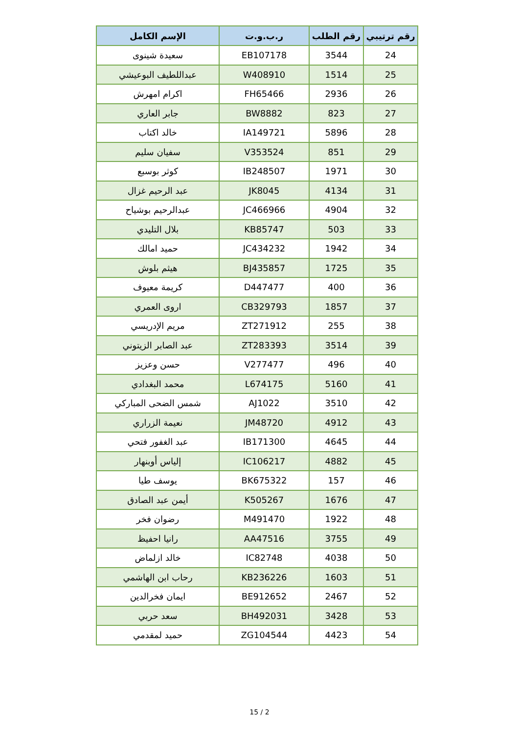| رقم ترتيبي | رقم الطلب | ر.ب.و.ت | الإسم الكامل |
| --- | --- | --- | --- |
| 24 | 3544 | EB107178 | سعيدة شينوى |
| 25 | 1514 | W408910 | عبداللطيف البوعيشي |
| 26 | 2936 | FH65466 | اكرام امهرش |
| 27 | 823 | BW8882 | جابر العاري |
| 28 | 5896 | IA149721 | خالد اكتاب |
| 29 | 851 | V353524 | سفيان سليم |
| 30 | 1971 | IB248507 | كوثر بوسبع |
| 31 | 4134 | JK8045 | عبد الرحيم غزال |
| 32 | 4904 | JC466966 | عبدالرحيم بوشياح |
| 33 | 503 | KB85747 | بلال التليدي |
| 34 | 1942 | JC434232 | حميد امالك |
| 35 | 1725 | BJ435857 | هيثم بلوش |
| 36 | 400 | D447477 | كريمة معيوف |
| 37 | 1857 | CB329793 | اروى العمري |
| 38 | 255 | ZT271912 | مريم الإدريسي |
| 39 | 3514 | ZT283393 | عبد الصابر الزيتوني |
| 40 | 496 | V277477 | حسن وعزيز |
| 41 | 5160 | L674175 | محمد البغدادي |
| 42 | 3510 | AJ1022 | شمس الضحى المباركي |
| 43 | 4912 | JM48720 | نعيمة الزراري |
| 44 | 4645 | IB171300 | عبد الغفور فتحي |
| 45 | 4882 | IC106217 | إلياس أوبنهار |
| 46 | 157 | BK675322 | يوسف طيا |
| 47 | 1676 | K505267 | أيمن عبد الصادق |
| 48 | 1922 | M491470 | رضوان فخر |
| 49 | 3755 | AA47516 | رانيا احفيظ |
| 50 | 4038 | IC82748 | خالد ازلماض |
| 51 | 1603 | KB236226 | رحاب ابن الهاشمي |
| 52 | 2467 | BE912652 | ايمان فخرالدين |
| 53 | 3428 | BH492031 | سعد حربي |
| 54 | 4423 | ZG104544 | حميد لمقدمي |
15 / 2